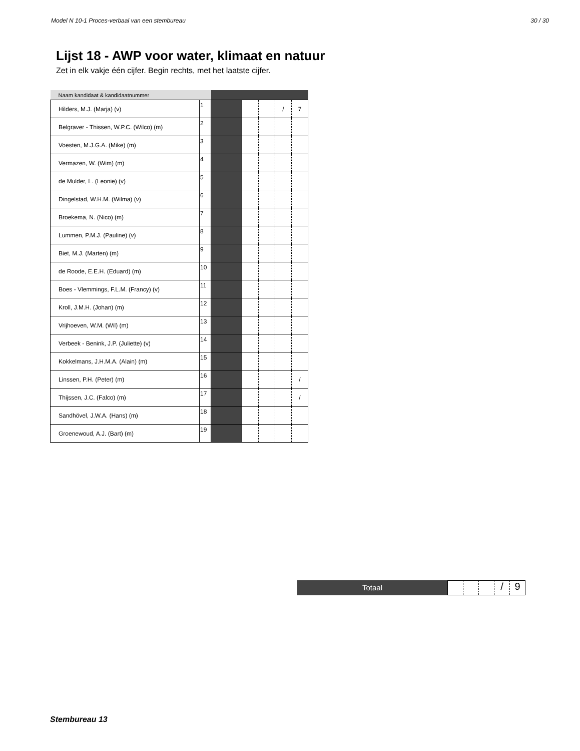Model N 10-1 Proces-verbaal van een stembureau 30 / 30
Lijst 18 - AWP voor water, klimaat en natuur
Zet in elk vakje één cijfer. Begin rechts, met het laatste cijfer.
| Naam kandidaat & kandidaatnummer | | | | | | |
| --- | --- | --- | --- | --- | --- | --- |
| Hilders, M.J. (Marja) (v) | 1 | | | | / | 7 |
| Belgraver - Thissen, W.P.C. (Wilco) (m) | 2 | | | | | |
| Voesten, M.J.G.A. (Mike) (m) | 3 | | | | | |
| Vermazen, W. (Wim) (m) | 4 | | | | | |
| de Mulder, L. (Leonie) (v) | 5 | | | | | |
| Dingelstad, W.H.M. (Wilma) (v) | 6 | | | | | |
| Broekema, N. (Nico) (m) | 7 | | | | | |
| Lummen, P.M.J. (Pauline) (v) | 8 | | | | | |
| Biet, M.J. (Marten) (m) | 9 | | | | | |
| de Roode, E.E.H. (Eduard) (m) | 10 | | | | | |
| Boes - Vlemmings, F.L.M. (Francy) (v) | 11 | | | | | |
| Kroll, J.M.H. (Johan) (m) | 12 | | | | | |
| Vrijhoeven, W.M. (Wil) (m) | 13 | | | | | |
| Verbeek - Benink, J.P. (Juliette) (v) | 14 | | | | | |
| Kokkelmans, J.H.M.A. (Alain) (m) | 15 | | | | | |
| Linssen, P.H. (Peter) (m) | 16 | | | | | / |
| Thijssen, J.C. (Falco) (m) | 17 | | | | | / |
| Sandhövel, J.W.A. (Hans) (m) | 18 | | | | | |
| Groenewoud, A.J. (Bart) (m) | 19 | | | | | |
Totaal
/ 9
Stembureau 13